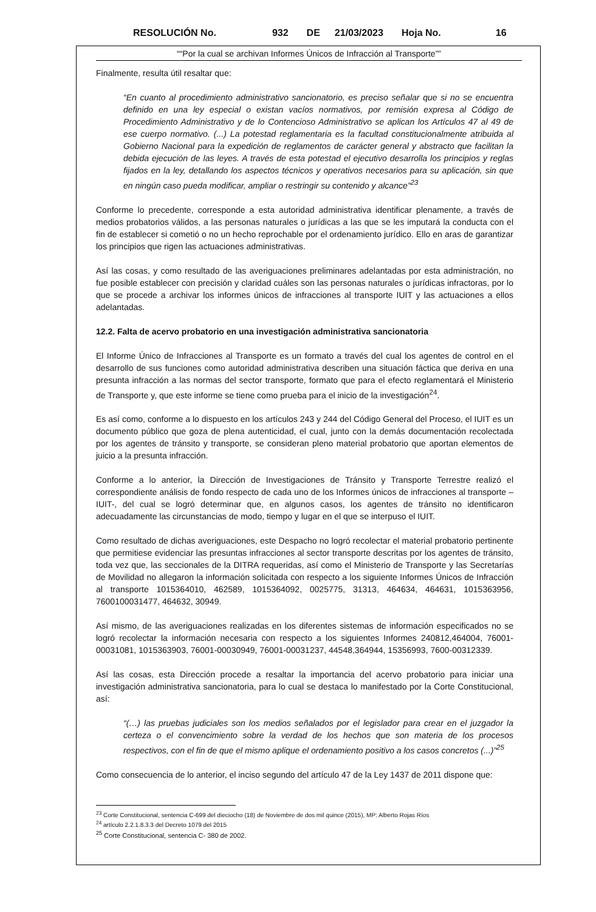RESOLUCIÓN No. 932 DE 21/03/2023 Hoja No. 16
““Por la cual se archivan Informes Únicos de Infracción al Transporte””
Finalmente, resulta útil resaltar que:
“En cuanto al procedimiento administrativo sancionatorio, es preciso señalar que si no se encuentra definido en una ley especial o existan vacíos normativos, por remisión expresa al Código de Procedimiento Administrativo y de lo Contencioso Administrativo se aplican los Artículos 47 al 49 de ese cuerpo normativo. (...) La potestad reglamentaria es la facultad constitucionalmente atribuida al Gobierno Nacional para la expedición de reglamentos de carácter general y abstracto que facilitan la debida ejecución de las leyes. A través de esta potestad el ejecutivo desarrolla los principios y reglas fijados en la ley, detallando los aspectos técnicos y operativos necesarios para su aplicación, sin que en ningún caso pueda modificar, ampliar o restringir su contenido y alcance”<sup>23</sup>
Conforme lo precedente, corresponde a esta autoridad administrativa identificar plenamente, a través de medios probatorios válidos, a las personas naturales o jurídicas a las que se les imputará la conducta con el fin de establecer si cometió o no un hecho reprochable por el ordenamiento jurídico. Ello en aras de garantizar los principios que rigen las actuaciones administrativas.
Así las cosas, y como resultado de las averiguaciones preliminares adelantadas por esta administración, no fue posible establecer con precisión y claridad cuáles son las personas naturales o jurídicas infractoras, por lo que se procede a archivar los informes únicos de infracciones al transporte IUIT y las actuaciones a ellos adelantadas.
12.2. Falta de acervo probatorio en una investigación administrativa sancionatoria
El Informe Único de Infracciones al Transporte es un formato a través del cual los agentes de control en el desarrollo de sus funciones como autoridad administrativa describen una situación fáctica que deriva en una presunta infracción a las normas del sector transporte, formato que para el efecto reglamentará el Ministerio de Transporte y, que este informe se tiene como prueba para el inicio de la investigación<sup>24</sup>.
Es así como, conforme a lo dispuesto en los artículos 243 y 244 del Código General del Proceso, el IUIT es un documento público que goza de plena autenticidad, el cual, junto con la demás documentación recolectada por los agentes de tránsito y transporte, se consideran pleno material probatorio que aportan elementos de juicio a la presunta infracción.
Conforme a lo anterior, la Dirección de Investigaciones de Tránsito y Transporte Terrestre realizó el correspondiente análisis de fondo respecto de cada uno de los Informes únicos de infracciones al transporte – IUIT-, del cual se logró determinar que, en algunos casos, los agentes de tránsito no identificaron adecuadamente las circunstancias de modo, tiempo y lugar en el que se interpuso el IUIT.
Como resultado de dichas averiguaciones, este Despacho no logró recolectar el material probatorio pertinente que permitiese evidenciar las presuntas infracciones al sector transporte descritas por los agentes de tránsito, toda vez que, las seccionales de la DITRA requeridas, así como el Ministerio de Transporte y las Secretarías de Movilidad no allegaron la información solicitada con respecto a los siguiente Informes Únicos de Infracción al transporte 1015364010, 462589, 1015364092, 0025775, 31313, 464634, 464631, 1015363956, 7600100031477, 464632, 30949.
Así mismo, de las averiguaciones realizadas en los diferentes sistemas de información especificados no se logró recolectar la información necesaria con respecto a los siguientes Informes 240812,464004, 76001-00031081, 1015363903, 76001-00030949, 76001-00031237, 44548,364944, 15356993, 7600-00312339.
Así las cosas, esta Dirección procede a resaltar la importancia del acervo probatorio para iniciar una investigación administrativa sancionatoria, para lo cual se destaca lo manifestado por la Corte Constitucional, así:
“(…) las pruebas judiciales son los medios señalados por el legislador para crear en el juzgador la certeza o el convencimiento sobre la verdad de los hechos que son materia de los procesos respectivos, con el fin de que el mismo aplique el ordenamiento positivo a los casos concretos (...)”<sup>25</sup>
Como consecuencia de lo anterior, el inciso segundo del artículo 47 de la Ley 1437 de 2011 dispone que:
<sup>23</sup> Corte Constitucional, sentencia C-699 del dieciocho (18) de Noviembre de dos mil quince (2015), MP: Alberto Rojas Ríos
<sup>24</sup> artículo 2.2.1.8.3.3 del Decreto 1079 del 2015
<sup>25</sup> Corte Constitucional, sentencia C- 380 de 2002.